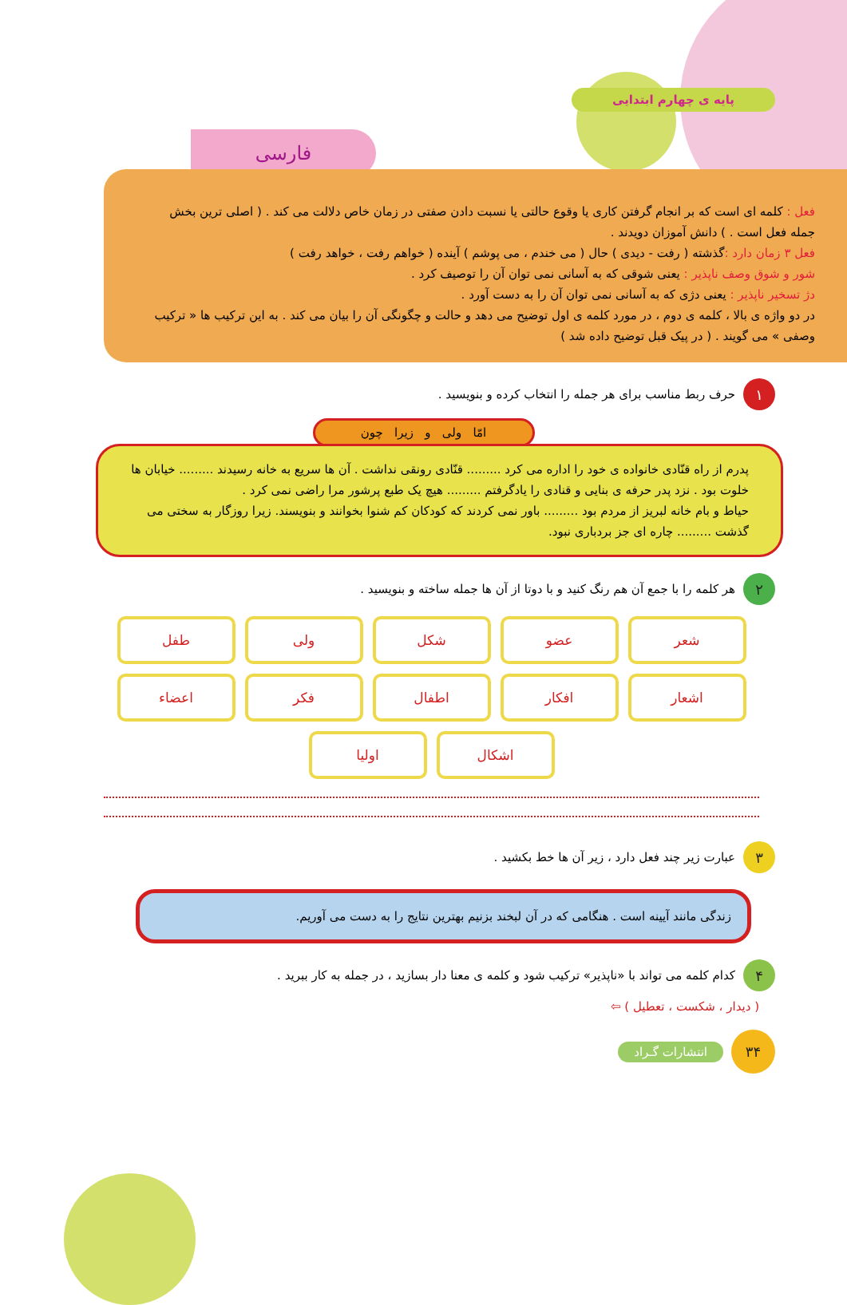پایه ی چهارم ابتدایی
فارسی
فعل : کلمه ای است که بر انجام گرفتن کاری یا وقوع حالتی یا نسبت دادن صفتی در زمان خاص دلالت می کند . ( اصلی ترین بخش جمله فعل است . ) دانش آموزان دویدند .
فعل ۳ زمان دارد : گذشته ( رفت - دیدی ) حال ( می خندم ، می پوشم ) آینده ( خواهم رفت ، خواهد رفت )
شور و شوق وصف ناپذیر : یعنی شوقی که به آسانی نمی توان آن را توصیف کرد .
دژ تسخیر ناپذیر : یعنی دژی که به آسانی نمی توان آن را به دست آورد .
در دو واژه ی بالا ، کلمه ی دوم ، در مورد کلمه ی اول توضیح می دهد و حالت و چگونگی آن را بیان می کند . به این ترکیب ها « ترکیب وصفی » می گویند . ( در پیک قبل توضیح داده شد )
۱
حرف ربط مناسب برای هر جمله را انتخاب کرده و بنویسید .
امّا ولی و زیرا چون
پدرم از راه قنّادی خانواده ی خود را اداره می کرد ......... قنّادی رونقی نداشت . آن ها سریع به خانه رسیدند ......... خیابان ها خلوت بود . نزد پدر حرفه ی بنایی و قنادی را یادگرفتم ......... هیچ یک طبع پرشور مرا راضی نمی کرد .
حیاط و بام خانه لبریز از مردم بود ......... باور نمی کردند که کودکان کم شنوا بخوانند و بنویسند. زیرا روزگار به سختی می گذشت ......... چاره ای جز بردباری نبود.
۲
هر کلمه را با جمع آن هم رنگ کنید و با دوتا از آن ها جمله ساخته و بنویسید .
شعر
عضو
شکل
ولی
طفل
اشعار
افکار
اطفال
فکر
اعضاء
اشکال
اولیا
۳
عبارت زیر چند فعل دارد ، زیر آن ها خط بکشید .
زندگی مانند آیینه است . هنگامی که در آن لبخند بزنیم بهترین نتایج را به دست می آوریم.
۴
کدام کلمه می تواند با «ناپذیر» ترکیب شود و کلمه ی معنا دار بسازید ، در جمله به کار ببرید .
( دیدار ، شکست ، تعطیل ) ⇦
۳۴
انتشارات گـراد